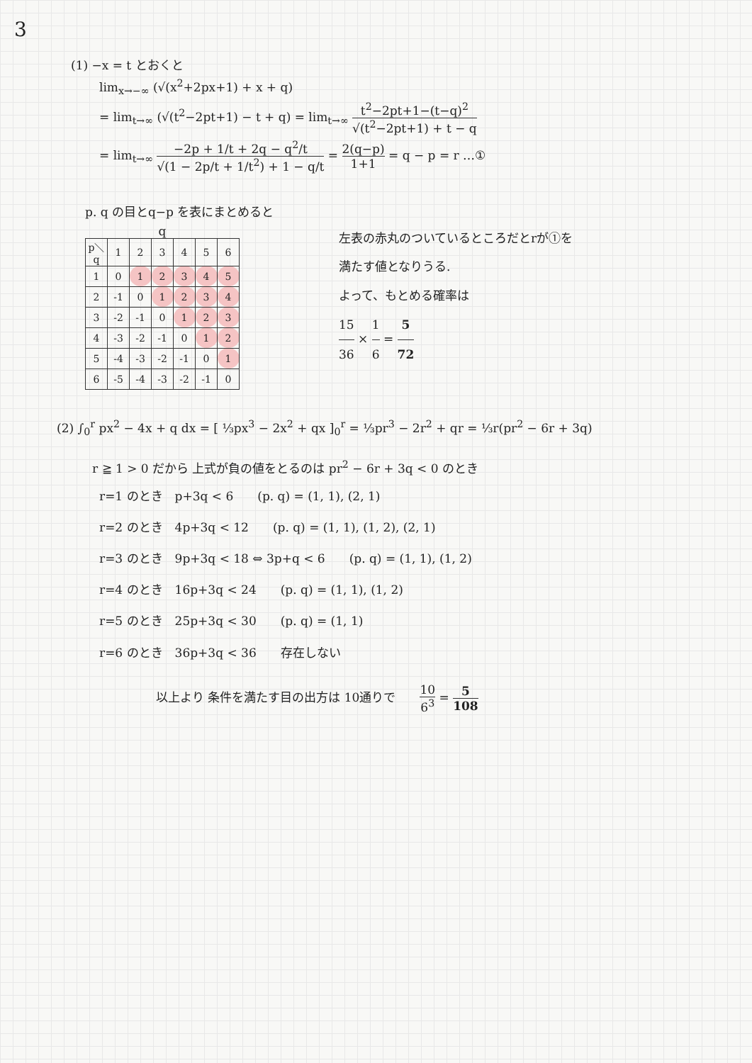3
(1) −x = t とおくと
lim<sub>x→−∞</sub> (√(x<sup>2</sup>+2px+1) + x + q)
= lim<sub>t→∞</sub> (√(t<sup>2</sup>−2pt+1) − t + q) = lim<sub>t→∞</sub> t<sup>2</sup>−2pt+1−(t−q)<sup>2</sup> √(t<sup>2</sup>−2pt+1) + t − q
= lim<sub>t→∞</sub> −2p + 1/t + 2q − q<sup>2</sup>/t √(1 − 2p/t + 1/t<sup>2</sup>) + 1 − q/t = 2(q−p) 1+1 = q − p = r …①
p. q の目とq−p を表にまとめると
q
| p＼q | 1 | 2 | 3 | 4 | 5 | 6 |
| --- | --- | --- | --- | --- | --- | --- |
| 1 | 0 | 1 | 2 | 3 | 4 | 5 |
| 2 | -1 | 0 | 1 | 2 | 3 | 4 |
| 3 | -2 | -1 | 0 | 1 | 2 | 3 |
| 4 | -3 | -2 | -1 | 0 | 1 | 2 |
| 5 | -4 | -3 | -2 | -1 | 0 | 1 |
| 6 | -5 | -4 | -3 | -2 | -1 | 0 |
左表の赤丸のついているところだとrが①を
満たす値となりうる.
よって、もとめる確率は
15 36 × 1 6 = 5 72
(2) ∫<sub>0</sub><sup>r</sup> px<sup>2</sup> − 4x + q dx = [ ⅓px<sup>3</sup> − 2x<sup>2</sup> + qx ]<sub>0</sub><sup>r</sup> = ⅓pr<sup>3</sup> − 2r<sup>2</sup> + qr = ⅓r(pr<sup>2</sup> − 6r + 3q)
r ≧ 1 > 0 だから 上式が負の値をとるのは pr<sup>2</sup> − 6r + 3q < 0 のとき
r=1 のとき　p+3q < 6　　(p. q) = (1, 1), (2, 1)
r=2 のとき　4p+3q < 12　　(p. q) = (1, 1), (1, 2), (2, 1)
r=3 のとき　9p+3q < 18 ⇔ 3p+q < 6　　(p. q) = (1, 1), (1, 2)
r=4 のとき　16p+3q < 24　　(p. q) = (1, 1), (1, 2)
r=5 のとき　25p+3q < 30　　(p. q) = (1, 1)
r=6 のとき　36p+3q < 36　　存在しない
以上より 条件を満たす目の出方は 10通りで　　10 6<sup>3</sup> = 5 108